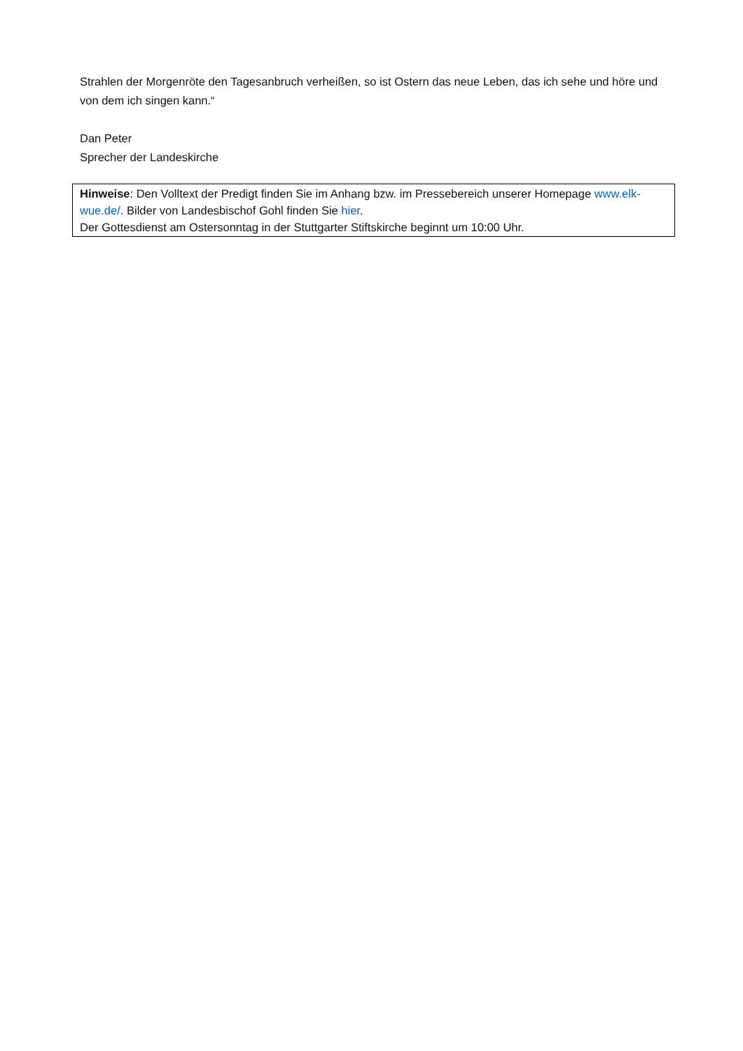Strahlen der Morgenröte den Tagesanbruch verheißen, so ist Ostern das neue Leben, das ich sehe und höre und von dem ich singen kann.“
Dan Peter
Sprecher der Landeskirche
Hinweise: Den Volltext der Predigt finden Sie im Anhang bzw. im Pressebereich unserer Homepage www.elk-wue.de/. Bilder von Landesbischof Gohl finden Sie hier.
Der Gottesdienst am Ostersonntag in der Stuttgarter Stiftskirche beginnt um 10:00 Uhr.